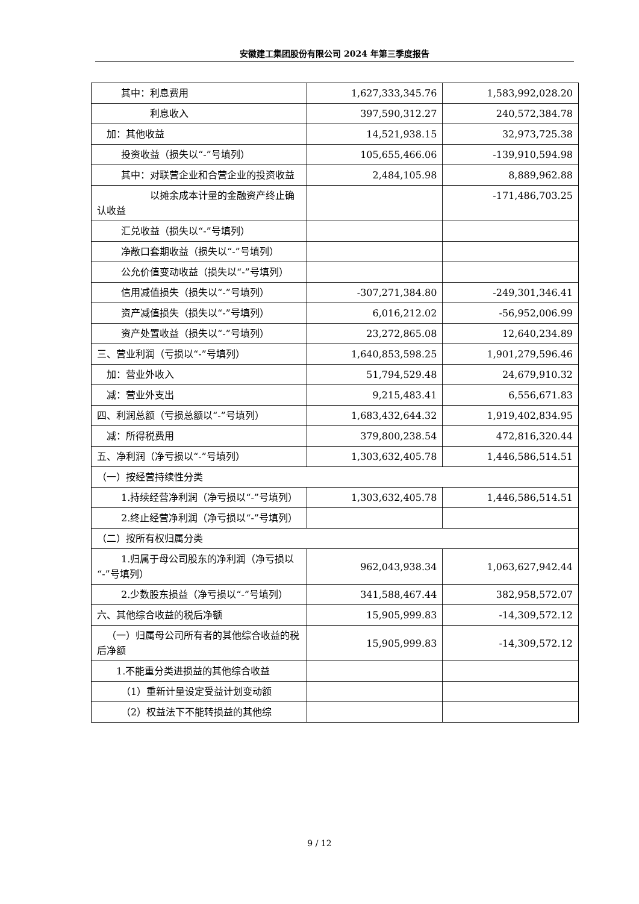安徽建工集团股份有限公司 2024 年第三季度报告
| 其中：利息费用 | 1,627,333,345.76 | 1,583,992,028.20 |
| 利息收入 | 397,590,312.27 | 240,572,384.78 |
| 加：其他收益 | 14,521,938.15 | 32,973,725.38 |
| 投资收益（损失以“-”号填列） | 105,655,466.06 | -139,910,594.98 |
| 其中：对联营企业和合营企业的投资收益 | 2,484,105.98 | 8,889,962.88 |
| 以摊余成本计量的金融资产终止确认收益 | | -171,486,703.25 |
| 汇兑收益（损失以“-”号填列） | | |
| 净敞口套期收益（损失以“-”号填列） | | |
| 公允价值变动收益（损失以“-”号填列） | | |
| 信用减值损失（损失以“-”号填列） | -307,271,384.80 | -249,301,346.41 |
| 资产减值损失（损失以“-”号填列） | 6,016,212.02 | -56,952,006.99 |
| 资产处置收益（损失以“-”号填列） | 23,272,865.08 | 12,640,234.89 |
| 三、营业利润（亏损以“-”号填列） | 1,640,853,598.25 | 1,901,279,596.46 |
| 加：营业外收入 | 51,794,529.48 | 24,679,910.32 |
| 减：营业外支出 | 9,215,483.41 | 6,556,671.83 |
| 四、利润总额（亏损总额以“-”号填列） | 1,683,432,644.32 | 1,919,402,834.95 |
| 减：所得税费用 | 379,800,238.54 | 472,816,320.44 |
| 五、净利润（净亏损以“-”号填列） | 1,303,632,405.78 | 1,446,586,514.51 |
| （一）按经营持续性分类 | | |
| 1.持续经营净利润（净亏损以“-”号填列） | 1,303,632,405.78 | 1,446,586,514.51 |
| 2.终止经营净利润（净亏损以“-”号填列） | | |
| （二）按所有权归属分类 | | |
| 1.归属于母公司股东的净利润（净亏损以“-”号填列） | 962,043,938.34 | 1,063,627,942.44 |
| 2.少数股东损益（净亏损以“-”号填列） | 341,588,467.44 | 382,958,572.07 |
| 六、其他综合收益的税后净额 | 15,905,999.83 | -14,309,572.12 |
| （一）归属母公司所有者的其他综合收益的税后净额 | 15,905,999.83 | -14,309,572.12 |
| 1.不能重分类进损益的其他综合收益 | | |
| （1）重新计量设定受益计划变动额 | | |
| （2）权益法下不能转损益的其他综 | | |
9 / 12